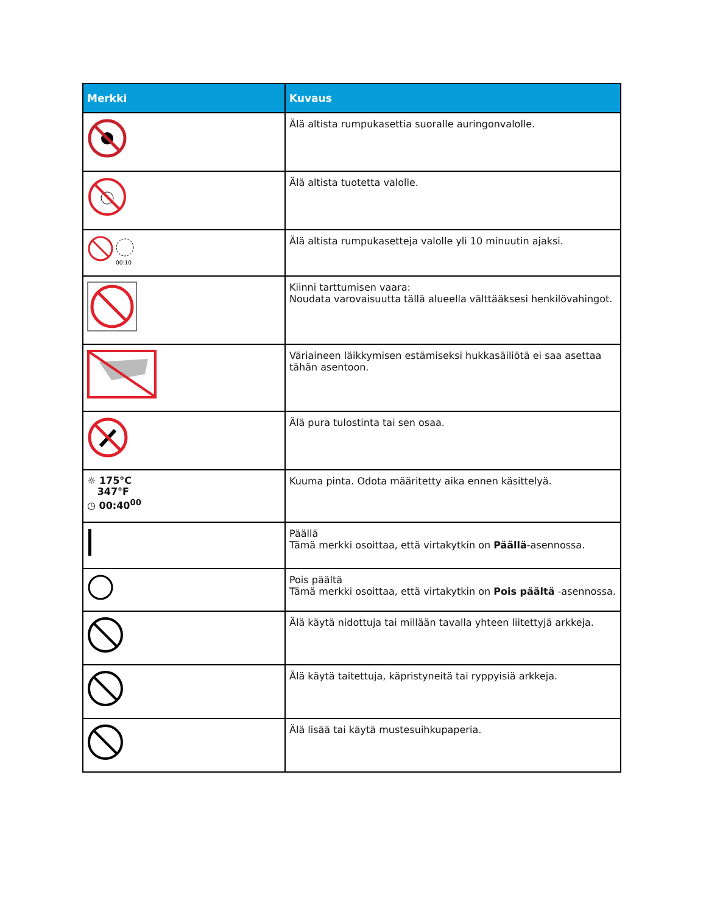| Merkki | Kuvaus |
| --- | --- |
| | Älä altista rumpukasettia suoralle auringonvalolle. |
| | Älä altista tuotetta valolle. |
| 00:10 | Älä altista rumpukasetteja valolle yli 10 minuutin ajaksi. |
| | Kiinni tarttumisen vaara: Noudata varovaisuutta tällä alueella välttääksesi henkilövahingot. |
| | Väriaineen läikkymisen estämiseksi hukkasäiliötä ei saa asettaa tähän asentoon. |
| | Älä pura tulostinta tai sen osaa. |
| ☼ 175°C 347°F ◷ 00:40<sup>00</sup> | Kuuma pinta. Odota määritetty aika ennen käsittelyä. |
| | Päällä Tämä merkki osoittaa, että virtakytkin on Päällä -asennossa. |
| | Pois päältä Tämä merkki osoittaa, että virtakytkin on Pois päältä -asennossa. |
| | Älä käytä nidottuja tai millään tavalla yhteen liitettyjä arkkeja. |
| | Älä käytä taitettuja, käpristyneitä tai ryppyisiä arkkeja. |
| | Älä lisää tai käytä mustesuihkupaperia. |